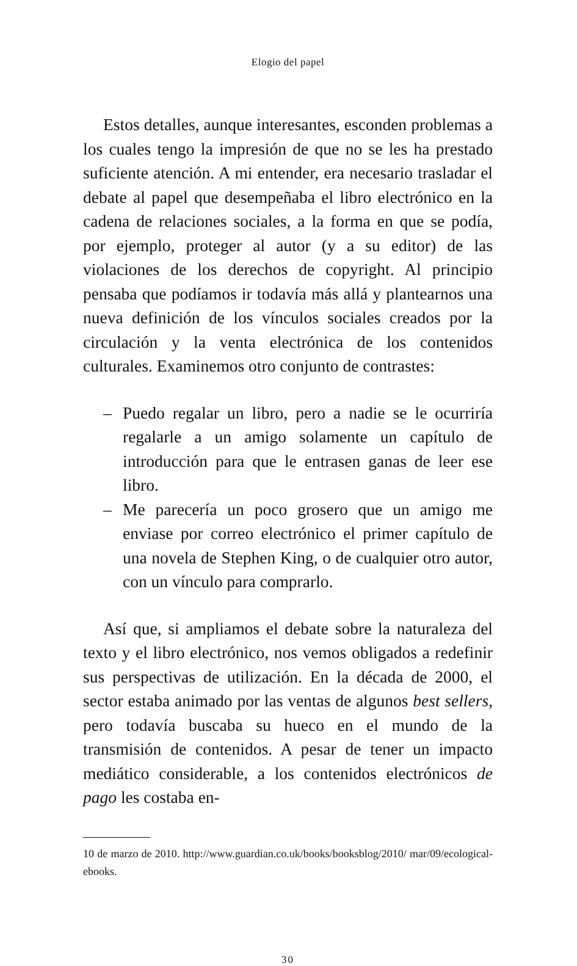Elogio del papel
Estos detalles, aunque interesantes, esconden problemas a los cuales tengo la impresión de que no se les ha prestado suficiente atención. A mi entender, era necesario trasladar el debate al papel que desempeñaba el libro electrónico en la cadena de relaciones sociales, a la forma en que se podía, por ejemplo, proteger al autor (y a su editor) de las violaciones de los derechos de copyright. Al principio pensaba que podíamos ir todavía más allá y plantearnos una nueva definición de los vínculos sociales creados por la circulación y la venta electrónica de los contenidos culturales. Examinemos otro conjunto de contrastes:
– Puedo regalar un libro, pero a nadie se le ocurriría regalarle a un amigo solamente un capítulo de introducción para que le entrasen ganas de leer ese libro.
– Me parecería un poco grosero que un amigo me enviase por correo electrónico el primer capítulo de una novela de Stephen King, o de cualquier otro autor, con un vínculo para comprarlo.
Así que, si ampliamos el debate sobre la naturaleza del texto y el libro electrónico, nos vemos obligados a redefinir sus perspectivas de utilización. En la década de 2000, el sector estaba animado por las ventas de algunos best sellers, pero todavía buscaba su hueco en el mundo de la transmisión de contenidos. A pesar de tener un impacto mediático considerable, a los contenidos electrónicos de pago les costaba en-
10 de marzo de 2010. http://www.guardian.co.uk/books/booksblog/2010/ mar/09/ecological-ebooks.
30